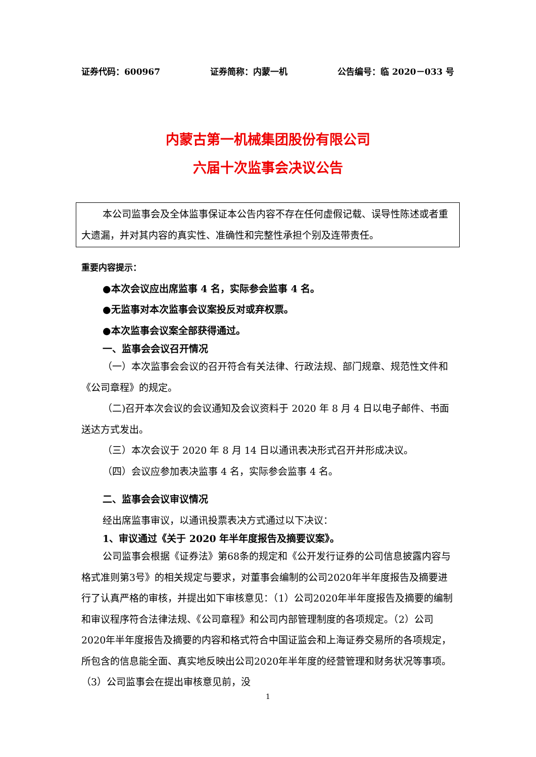证券代码：600967 证券简称：内蒙一机 公告编号：临 2020－033 号
内蒙古第一机械集团股份有限公司
六届十次监事会决议公告
本公司监事会及全体监事保证本公告内容不存在任何虚假记载、误导性陈述或者重大遗漏，并对其内容的真实性、准确性和完整性承担个别及连带责任。
重要内容提示：
●本次会议应出席监事 4 名，实际参会监事 4 名。
●无监事对本次监事会议案投反对或弃权票。
●本次监事会议案全部获得通过。
一、监事会会议召开情况
（一）本次监事会会议的召开符合有关法律、行政法规、部门规章、规范性文件和《公司章程》的规定。
（二)召开本次会议的会议通知及会议资料于 2020 年 8 月 4 日以电子邮件、书面送达方式发出。
（三）本次会议于 2020 年 8 月 14 日以通讯表决形式召开并形成决议。
（四）会议应参加表决监事 4 名，实际参会监事 4 名。
二、监事会会议审议情况
经出席监事审议，以通讯投票表决方式通过以下决议：
1、审议通过《关于 2020 年半年度报告及摘要议案》。
公司监事会根据《证券法》第68条的规定和《公开发行证券的公司信息披露内容与格式准则第3号》的相关规定与要求，对董事会编制的公司2020年半年度报告及摘要进行了认真严格的审核，并提出如下审核意见：（1）公司2020年半年度报告及摘要的编制和审议程序符合法律法规、《公司章程》和公司内部管理制度的各项规定。（2）公司2020年半年度报告及摘要的内容和格式符合中国证监会和上海证券交易所的各项规定，所包含的信息能全面、真实地反映出公司2020年半年度的经营管理和财务状况等事项。（3）公司监事会在提出审核意见前，没
1